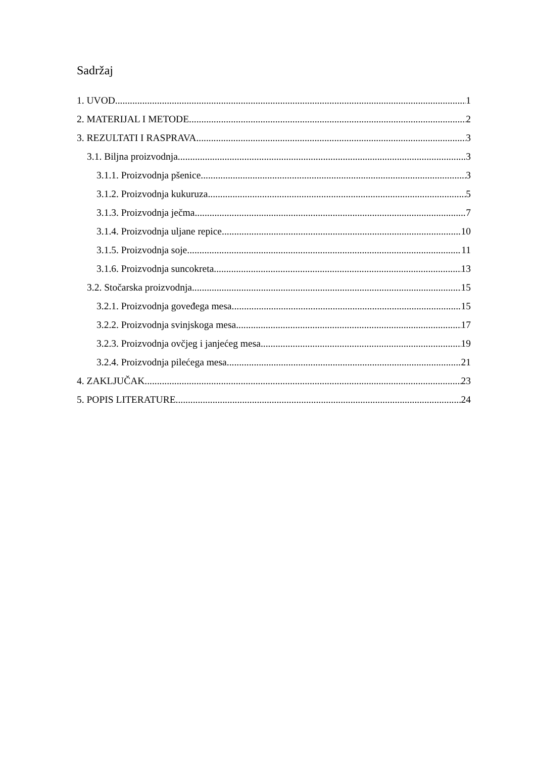Sadržaj
1. UVOD 1
2. MATERIJAL I METODE 2
3. REZULTATI I RASPRAVA 3
3.1. Biljna proizvodnja 3
3.1.1. Proizvodnja pšenice 3
3.1.2. Proizvodnja kukuruza 5
3.1.3. Proizvodnja ječma 7
3.1.4. Proizvodnja uljane repice 10
3.1.5. Proizvodnja soje 11
3.1.6. Proizvodnja suncokreta 13
3.2. Stočarska proizvodnja 15
3.2.1. Proizvodnja goveđega mesa 15
3.2.2. Proizvodnja svinjskoga mesa 17
3.2.3. Proizvodnja ovčjeg i janjećeg mesa 19
3.2.4. Proizvodnja pilećega mesa 21
4. ZAKLJUČAK 23
5. POPIS LITERATURE 24